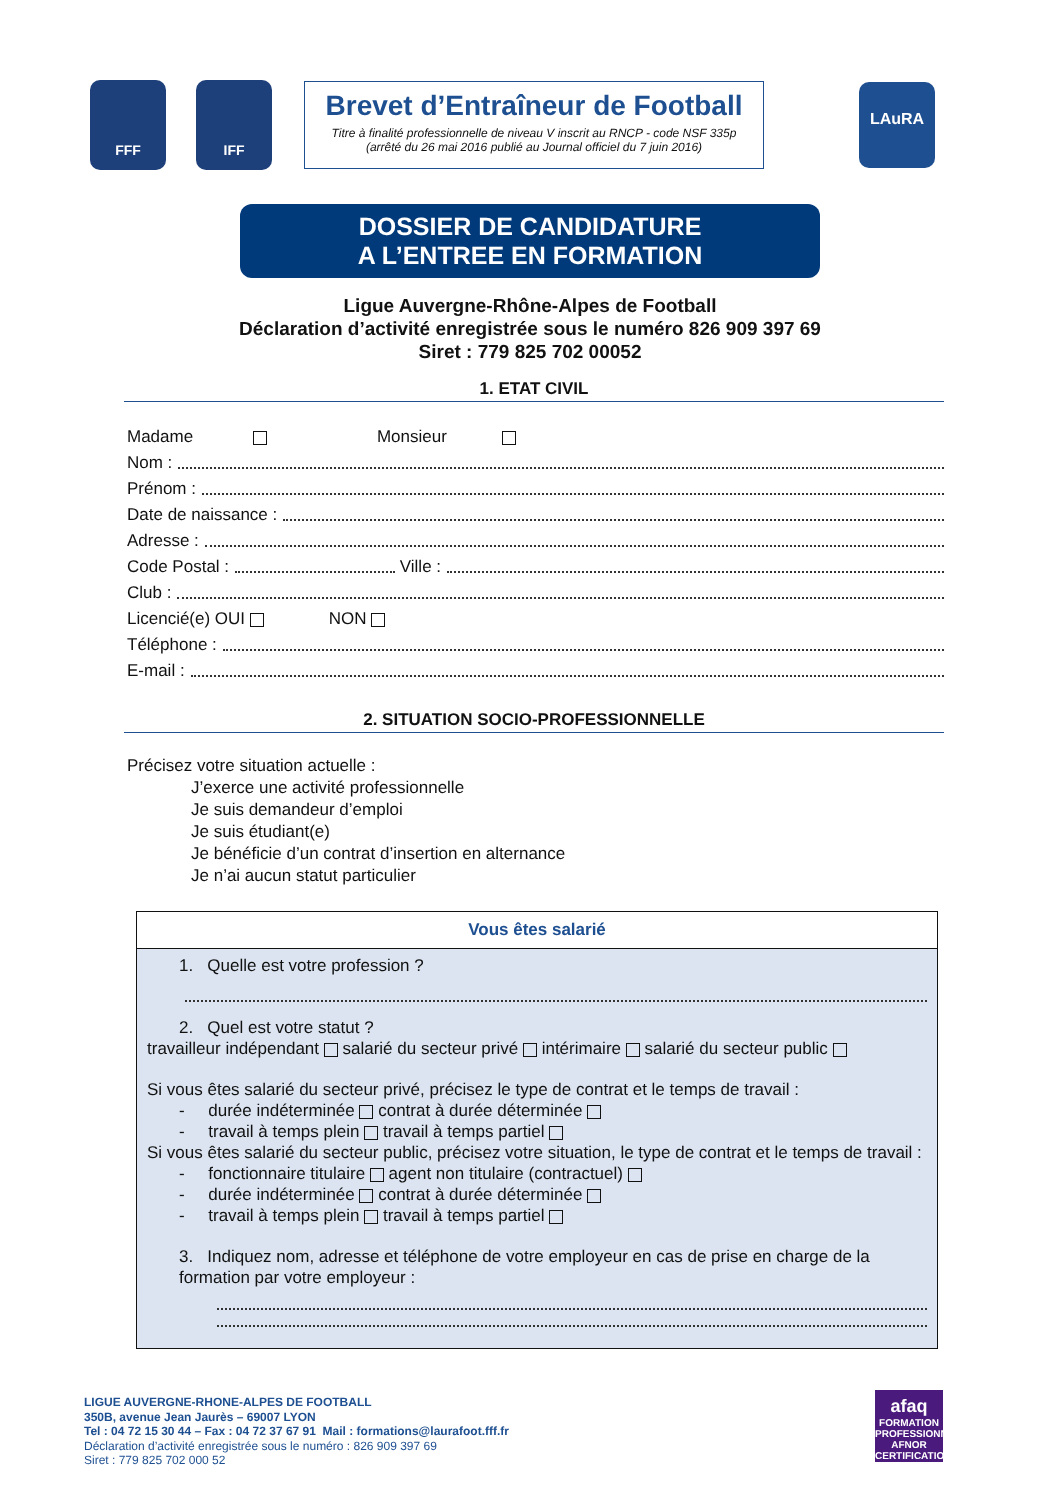FFF IFF
Brevet d’Entraîneur de Football
Titre à finalité professionnelle de niveau V inscrit au RNCP - code NSF 335p
(arrêté du 26 mai 2016 publié au Journal officiel du 7 juin 2016)
LAuRA
DOSSIER DE CANDIDATURE
A L’ENTREE EN FORMATION
Ligue Auvergne-Rhône-Alpes de Football
Déclaration d’activité enregistrée sous le numéro 826 909 397 69
Siret : 779 825 702 00052
1. ETAT CIVIL
Madame Monsieur
Nom :
Prénom :
Date de naissance :
Adresse :
Code Postal : Ville :
Club :
Licencié(e) OUI NON
Téléphone :
E-mail :
2. SITUATION SOCIO-PROFESSIONNELLE
Précisez votre situation actuelle :
J’exerce une activité professionnelle
Je suis demandeur d’emploi
Je suis étudiant(e)
Je bénéficie d’un contrat d’insertion en alternance
Je n’ai aucun statut particulier
Vous êtes salarié
1. Quelle est votre profession ?
2. Quel est votre statut ?
travailleur indépendant salarié du secteur privé intérimaire salarié du secteur public
Si vous êtes salarié du secteur privé, précisez le type de contrat et le temps de travail :
- durée indéterminée contrat à durée déterminée
- travail à temps plein travail à temps partiel
Si vous êtes salarié du secteur public, précisez votre situation, le type de contrat et le temps de travail :
- fonctionnaire titulaire agent non titulaire (contractuel)
- durée indéterminée contrat à durée déterminée
- travail à temps plein travail à temps partiel
3. Indiquez nom, adresse et téléphone de votre employeur en cas de prise en charge de la formation par votre employeur :
LIGUE AUVERGNE-RHONE-ALPES DE FOOTBALL
350B, avenue Jean Jaurès – 69007 LYON
Tel : 04 72 15 30 44 – Fax : 04 72 37 67 91 Mail : formations@laurafoot.fff.fr
Déclaration d’activité enregistrée sous le numéro : 826 909 397 69
Siret : 779 825 702 000 52
afaq
FORMATION PROFESSIONNELLE
AFNOR CERTIFICATION